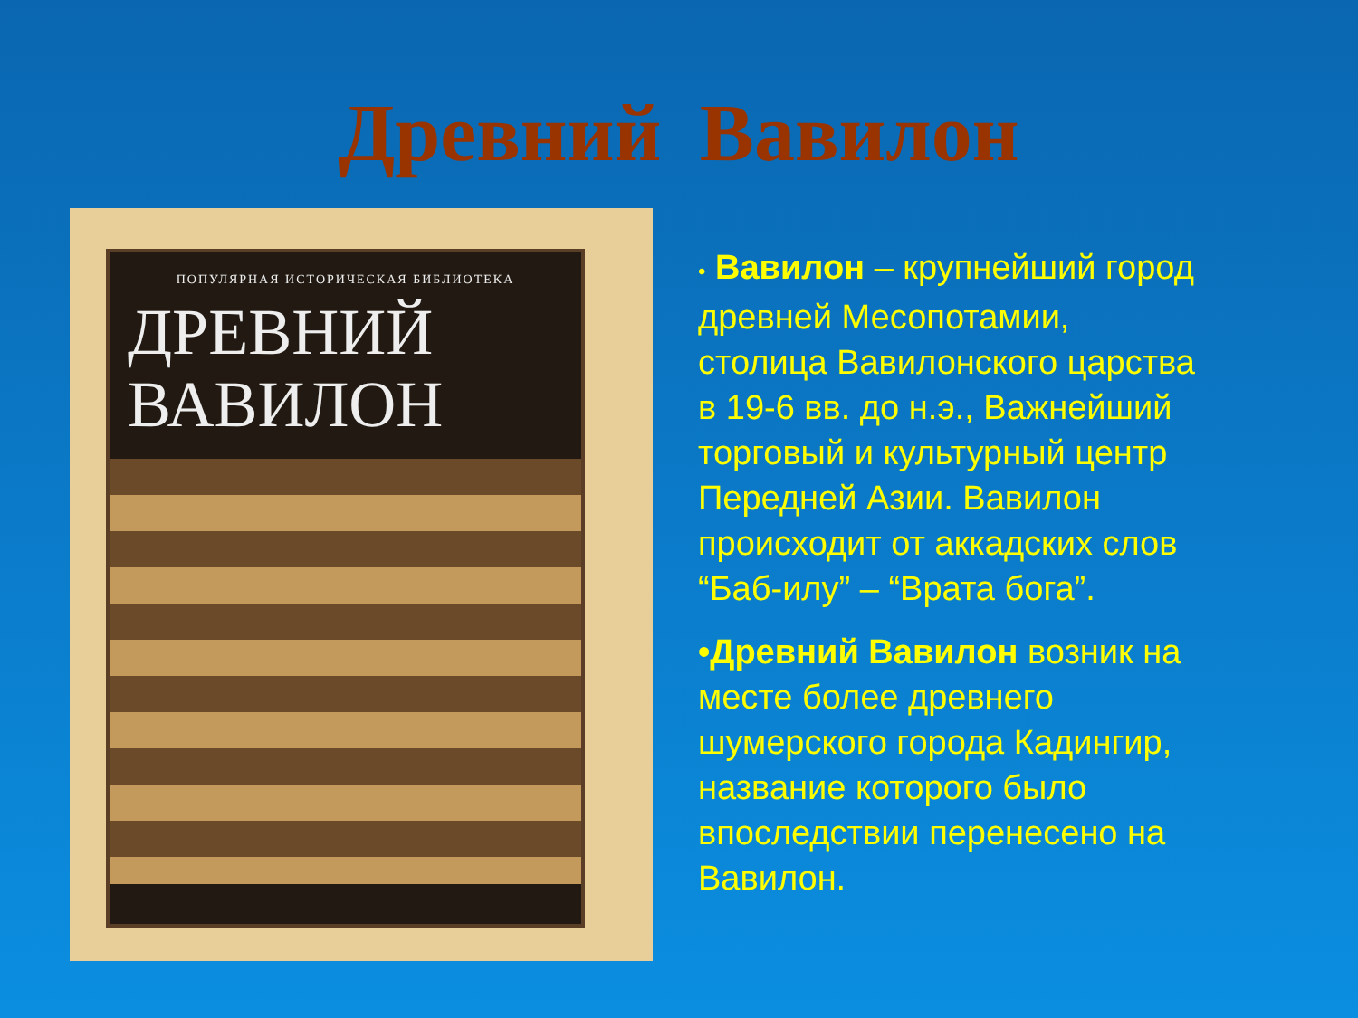Древний Вавилон
ПОПУЛЯРНАЯ ИСТОРИЧЕСКАЯ БИБЛИОТЕКА
ДРЕВНИЙ
ВАВИЛОН
• Вавилон – крупнейший город древней Месопотамии, столица Вавилонского царства в 19-6 вв. до н.э., Важнейший торговый и культурный центр Передней Азии. Вавилон происходит от аккадских слов “Баб-илу” – “Врата бога”.
•Древний Вавилон возник на месте более древнего шумерского города Кадингир, название которого было впоследствии перенесено на Вавилон.